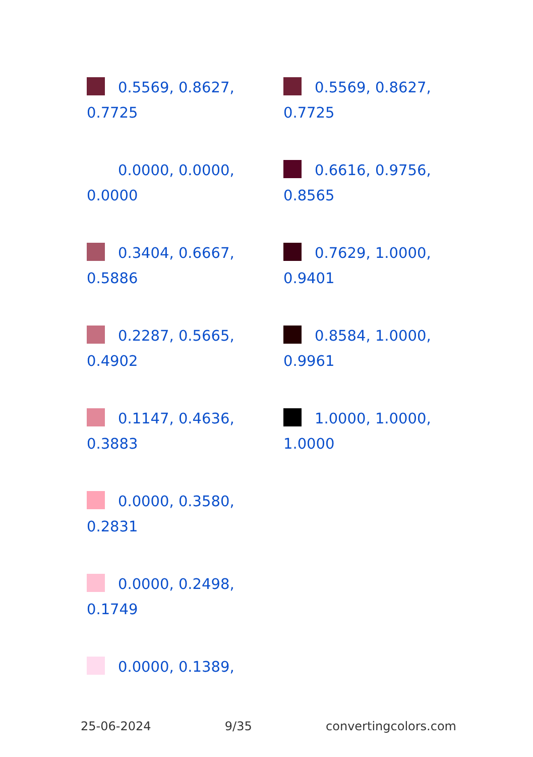0.5569, 0.8627, 0.7725
0.0000, 0.0000, 0.0000
0.3404, 0.6667, 0.5886
0.2287, 0.5665, 0.4902
0.1147, 0.4636, 0.3883
0.0000, 0.3580, 0.2831
0.0000, 0.2498, 0.1749
0.0000, 0.1389,
0.5569, 0.8627, 0.7725
0.6616, 0.9756, 0.8565
0.7629, 1.0000, 0.9401
0.8584, 1.0000, 0.9961
1.0000, 1.0000, 1.0000
25-06-2024 9/35 convertingcolors.com